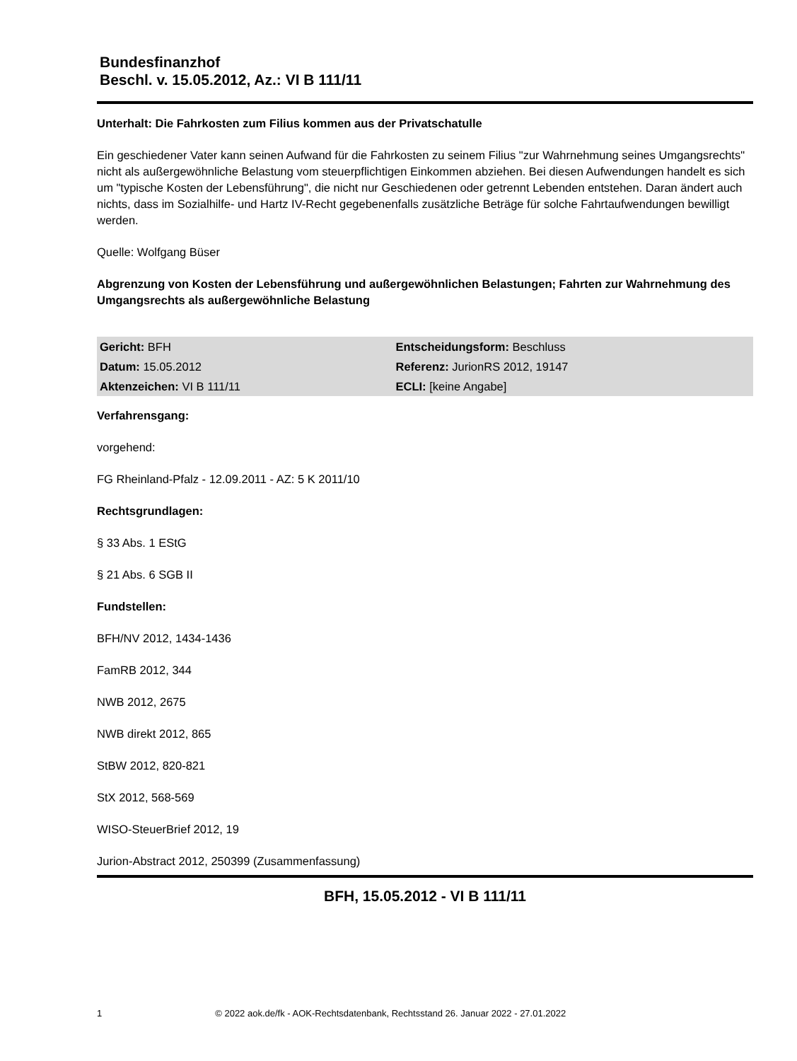Bundesfinanzhof
Beschl. v. 15.05.2012, Az.: VI B 111/11
Unterhalt: Die Fahrkosten zum Filius kommen aus der Privatschatulle
Ein geschiedener Vater kann seinen Aufwand für die Fahrkosten zu seinem Filius "zur Wahrnehmung seines Umgangsrechts" nicht als außergewöhnliche Belastung vom steuerpflichtigen Einkommen abziehen. Bei diesen Aufwendungen handelt es sich um "typische Kosten der Lebensführung", die nicht nur Geschiedenen oder getrennt Lebenden entstehen. Daran ändert auch nichts, dass im Sozialhilfe- und Hartz IV-Recht gegebenenfalls zusätzliche Beträge für solche Fahrtaufwendungen bewilligt werden.
Quelle: Wolfgang Büser
Abgrenzung von Kosten der Lebensführung und außergewöhnlichen Belastungen; Fahrten zur Wahrnehmung des Umgangsrechts als außergewöhnliche Belastung
| Gericht: BFH | Entscheidungsform: Beschluss |
| Datum: 15.05.2012 | Referenz: JurionRS 2012, 19147 |
| Aktenzeichen: VI B 111/11 | ECLI: [keine Angabe] |
Verfahrensgang:
vorgehend:
FG Rheinland-Pfalz - 12.09.2011 - AZ: 5 K 2011/10
Rechtsgrundlagen:
§ 33 Abs. 1 EStG
§ 21 Abs. 6 SGB II
Fundstellen:
BFH/NV 2012, 1434-1436
FamRB 2012, 344
NWB 2012, 2675
NWB direkt 2012, 865
StBW 2012, 820-821
StX 2012, 568-569
WISO-SteuerBrief 2012, 19
Jurion-Abstract 2012, 250399 (Zusammenfassung)
BFH, 15.05.2012 - VI B 111/11
1 © 2022 aok.de/fk - AOK-Rechtsdatenbank, Rechtsstand 26. Januar 2022 - 27.01.2022